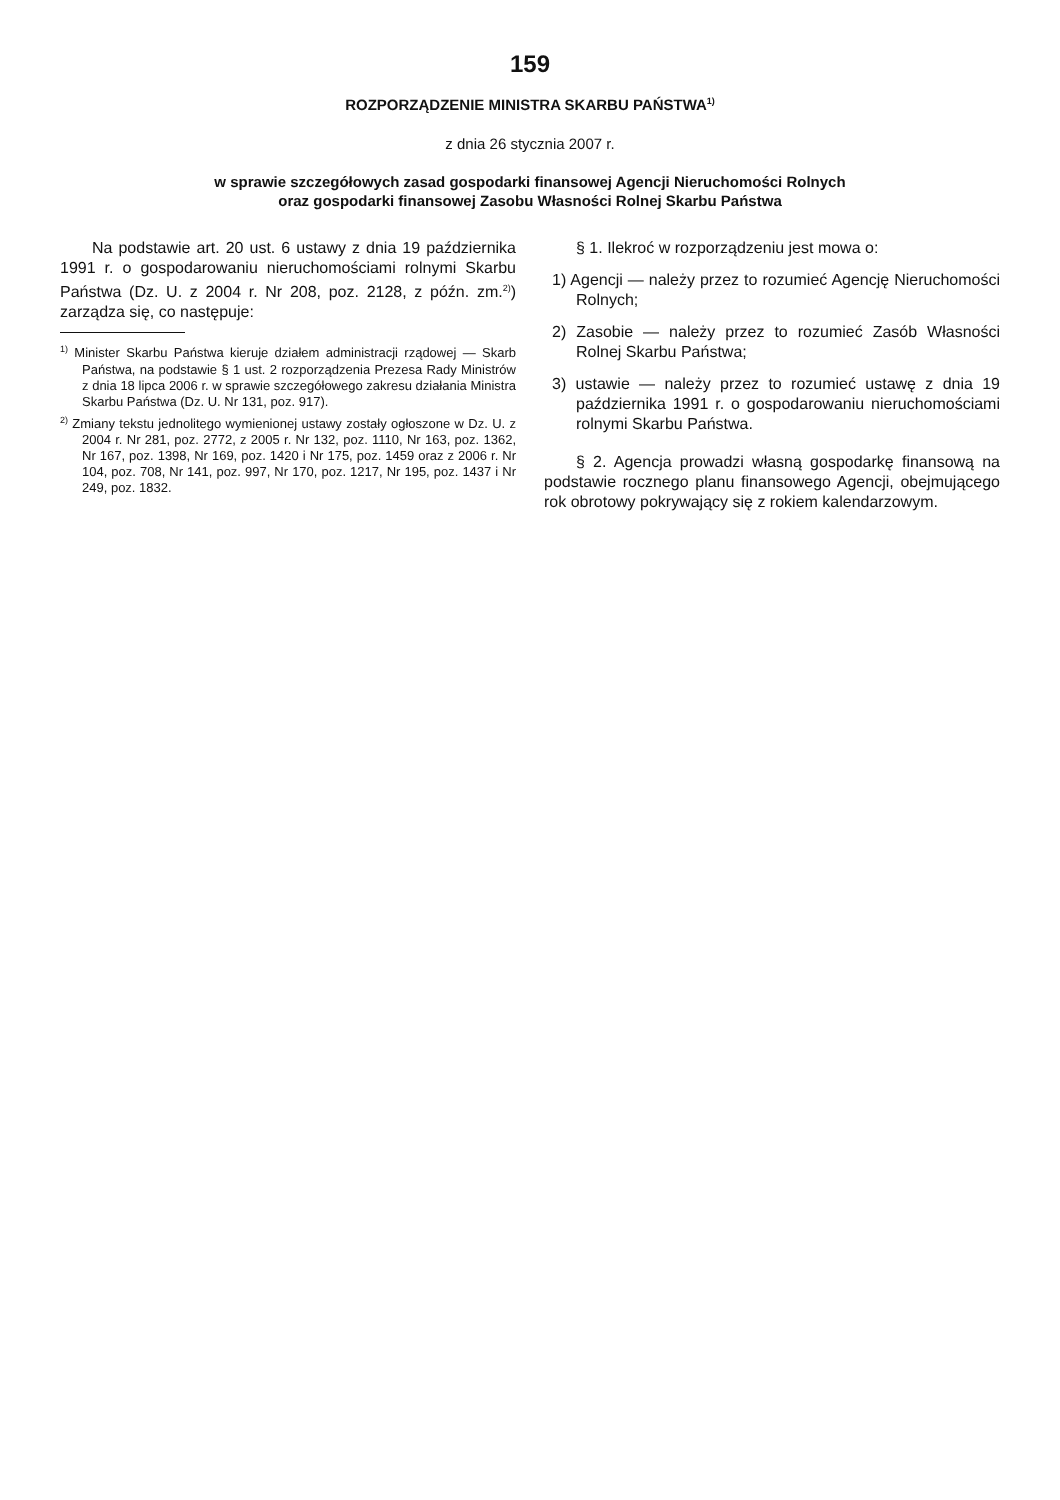159
ROZPORZĄDZENIE MINISTRA SKARBU PAŃSTWA<sup>1)</sup>
z dnia 26 stycznia 2007 r.
w sprawie szczegółowych zasad gospodarki finansowej Agencji Nieruchomości Rolnych
oraz gospodarki finansowej Zasobu Własności Rolnej Skarbu Państwa
Na podstawie art. 20 ust. 6 ustawy z dnia 19 października 1991 r. o gospodarowaniu nieruchomościami rolnymi Skarbu Państwa (Dz. U. z 2004 r. Nr 208, poz. 2128, z późn. zm.<sup>2)</sup>) zarządza się, co następuje:
<sup>1)</sup> Minister Skarbu Państwa kieruje działem administracji rządowej — Skarb Państwa, na podstawie § 1 ust. 2 rozporządzenia Prezesa Rady Ministrów z dnia 18 lipca 2006 r. w sprawie szczegółowego zakresu działania Ministra Skarbu Państwa (Dz. U. Nr 131, poz. 917).
<sup>2)</sup> Zmiany tekstu jednolitego wymienionej ustawy zostały ogłoszone w Dz. U. z 2004 r. Nr 281, poz. 2772, z 2005 r. Nr 132, poz. 1110, Nr 163, poz. 1362, Nr 167, poz. 1398, Nr 169, poz. 1420 i Nr 175, poz. 1459 oraz z 2006 r. Nr 104, poz. 708, Nr 141, poz. 997, Nr 170, poz. 1217, Nr 195, poz. 1437 i Nr 249, poz. 1832.
§ 1. Ilekroć w rozporządzeniu jest mowa o:
1) Agencji — należy przez to rozumieć Agencję Nieruchomości Rolnych;
2) Zasobie — należy przez to rozumieć Zasób Własności Rolnej Skarbu Państwa;
3) ustawie — należy przez to rozumieć ustawę z dnia 19 października 1991 r. o gospodarowaniu nieruchomościami rolnymi Skarbu Państwa.
§ 2. Agencja prowadzi własną gospodarkę finansową na podstawie rocznego planu finansowego Agencji, obejmującego rok obrotowy pokrywający się z rokiem kalendarzowym.